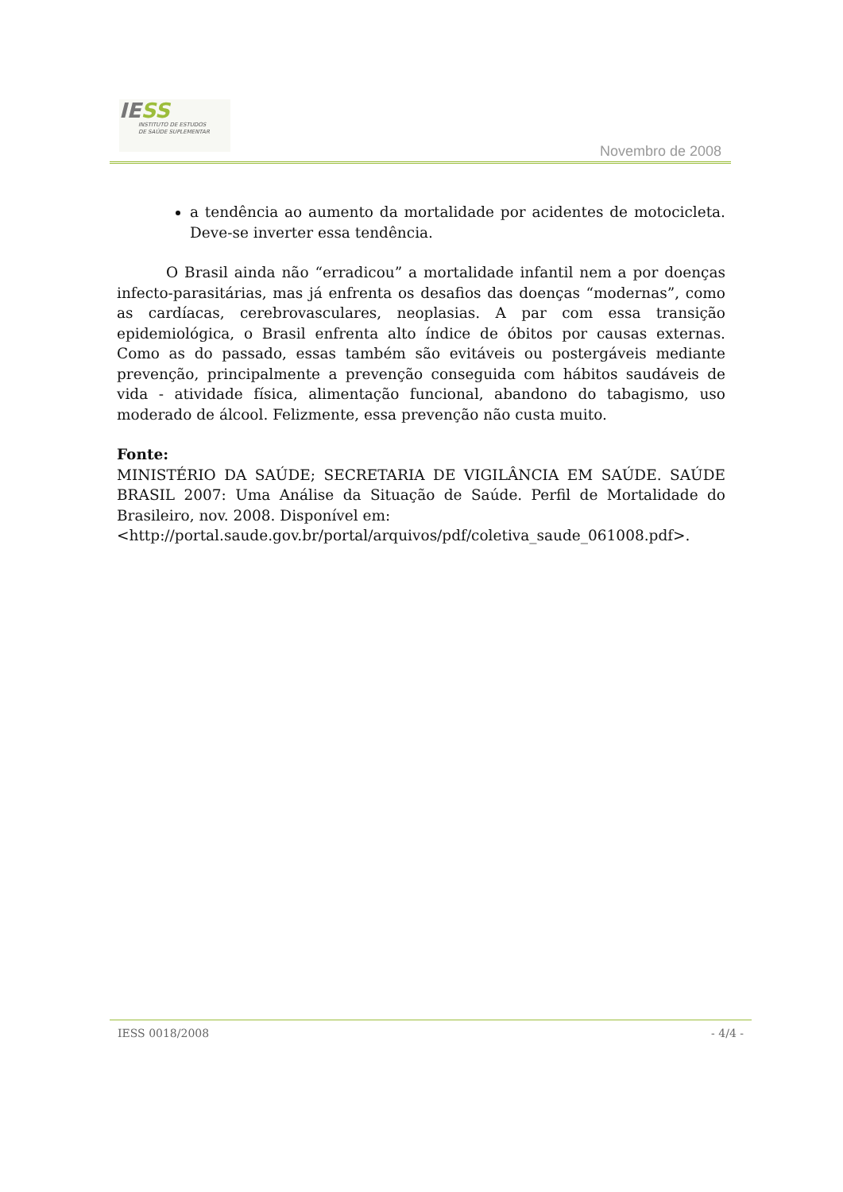IESS
INSTITUTO DE ESTUDOS
DE SAÚDE SUPLEMENTAR
Novembro de 2008
a tendência ao aumento da mortalidade por acidentes de motocicleta. Deve-se inverter essa tendência.
O Brasil ainda não “erradicou” a mortalidade infantil nem a por doenças infecto-parasitárias, mas já enfrenta os desafios das doenças “modernas”, como as cardíacas, cerebrovasculares, neoplasias. A par com essa transição epidemiológica, o Brasil enfrenta alto índice de óbitos por causas externas. Como as do passado, essas também são evitáveis ou postergáveis mediante prevenção, principalmente a prevenção conseguida com hábitos saudáveis de vida - atividade física, alimentação funcional, abandono do tabagismo, uso moderado de álcool. Felizmente, essa prevenção não custa muito.
Fonte:
MINISTÉRIO DA SAÚDE; SECRETARIA DE VIGILÂNCIA EM SAÚDE. SAÚDE BRASIL 2007: Uma Análise da Situação de Saúde. Perfil de Mortalidade do Brasileiro, nov. 2008. Disponível em:
<http://portal.saude.gov.br/portal/arquivos/pdf/coletiva_saude_061008.pdf>.
IESS 0018/2008 - 4/4 -